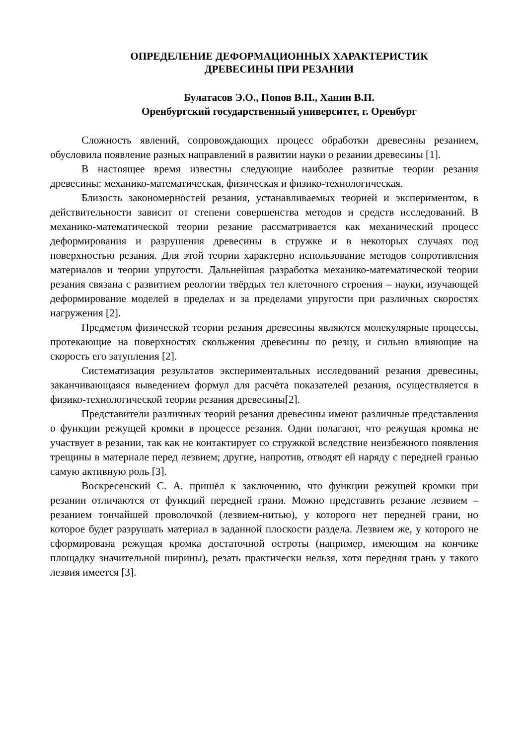ОПРЕДЕЛЕНИЕ ДЕФОРМАЦИОННЫХ ХАРАКТЕРИСТИК
ДРЕВЕСИНЫ ПРИ РЕЗАНИИ
Булатасов Э.О., Попов В.П., Ханин В.П.
Оренбургский государственный университет, г. Оренбург
Сложность явлений, сопровождающих процесс обработки древесины резанием, обусловила появление разных направлений в развитии науки о резании древесины [1].
В настоящее время известны следующие наиболее развитые теории резания древесины: механико-математическая, физическая и физико-технологическая.
Близость закономерностей резания, устанавливаемых теорией и экспериментом, в действительности зависит от степени совершенства методов и средств исследований. В механико-математической теории резание рассматривается как механический процесс деформирования и разрушения древесины в стружке и в некоторых случаях под поверхностью резания. Для этой теории характерно использование методов сопротивления материалов и теории упругости. Дальнейшая разработка механико-математической теории резания связана с развитием реологии твёрдых тел клеточного строения – науки, изучающей деформирование моделей в пределах и за пределами упругости при различных скоростях нагружения [2].
Предметом физической теории резания древесины являются молекулярные процессы, протекающие на поверхностях скольжения древесины по резцу, и сильно влияющие на скорость его затупления [2].
Систематизация результатов экспериментальных исследований резания древесины, заканчивающаяся выведением формул для расчёта показателей резания, осуществляется в физико-технологической теории резания древесины[2].
Представители различных теорий резания древесины имеют различные представления о функции режущей кромки в процессе резания. Одни полагают, что режущая кромка не участвует в резании, так как не контактирует со стружкой вследствие неизбежного появления трещины в материале перед лезвием; другие, напротив, отводят ей наряду с передней гранью самую активную роль [3].
Воскресенский С. А. пришёл к заключению, что функции режущей кромки при резании отличаются от функций передней грани. Можно представить резание лезвием – резанием тончайшей проволочкой (лезвием-нитью), у которого нет передней грани, но которое будет разрушать материал в заданной плоскости раздела. Лезвием же, у которого не сформирована режущая кромка достаточной остроты (например, имеющим на кончике площадку значительной ширины), резать практически нельзя, хотя передняя грань у такого лезвия имеется [3].